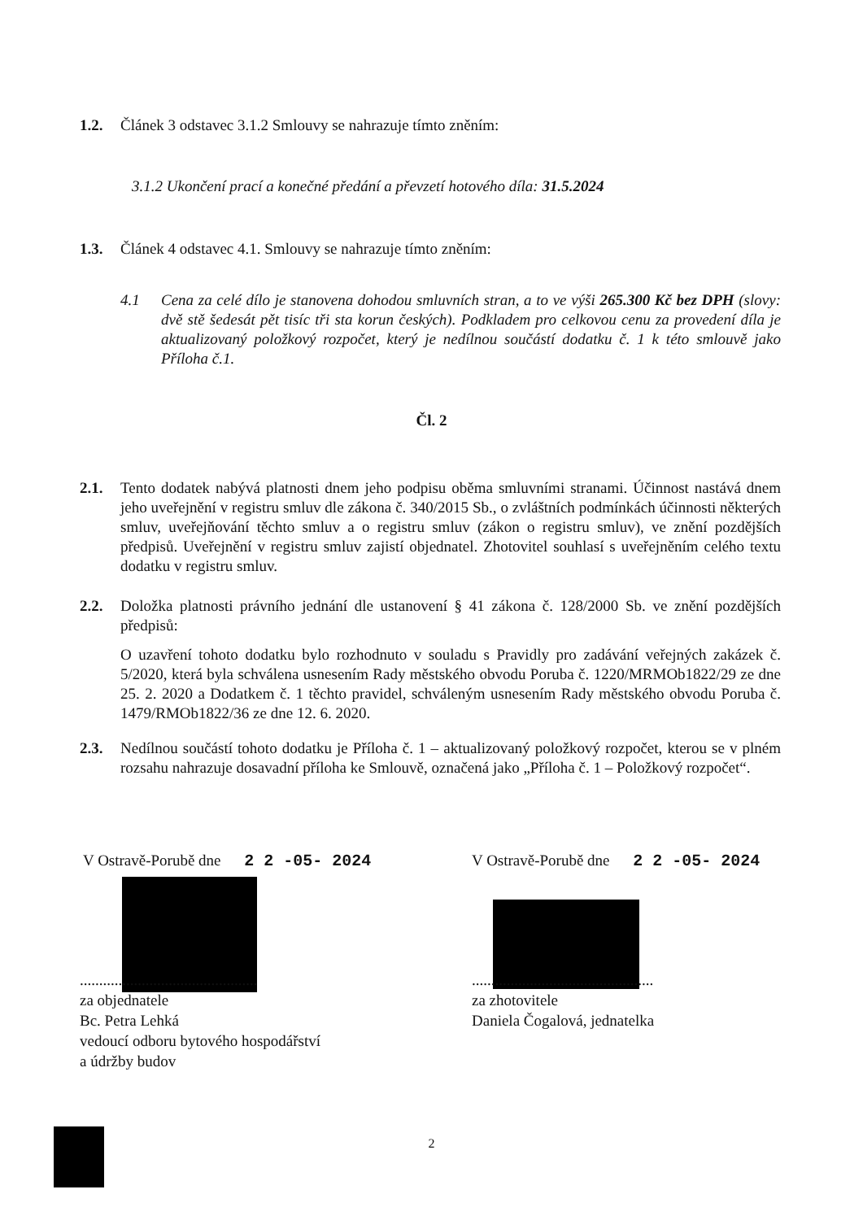1.2. Článek 3 odstavec 3.1.2 Smlouvy se nahrazuje tímto zněním:
3.1.2 Ukončení prací a konečné předání a převzetí hotového díla: 31.5.2024
1.3. Článek 4 odstavec 4.1. Smlouvy se nahrazuje tímto zněním:
4.1 Cena za celé dílo je stanovena dohodou smluvních stran, a to ve výši 265.300 Kč bez DPH (slovy: dvě stě šedesát pět tisíc tři sta korun českých). Podkladem pro celkovou cenu za provedení díla je aktualizovaný položkový rozpočet, který je nedílnou součástí dodatku č. 1 k této smlouvě jako Příloha č.1.
Čl. 2
2.1. Tento dodatek nabývá platnosti dnem jeho podpisu oběma smluvními stranami. Účinnost nastává dnem jeho uveřejnění v registru smluv dle zákona č. 340/2015 Sb., o zvláštních podmínkách účinnosti některých smluv, uveřejňování těchto smluv a o registru smluv (zákon o registru smluv), ve znění pozdějších předpisů. Uveřejnění v registru smluv zajistí objednatel. Zhotovitel souhlasí s uveřejněním celého textu dodatku v registru smluv.
2.2. Doložka platnosti právního jednání dle ustanovení § 41 zákona č. 128/2000 Sb. ve znění pozdějších předpisů:
O uzavření tohoto dodatku bylo rozhodnuto v souladu s Pravidly pro zadávání veřejných zakázek č. 5/2020, která byla schválena usnesením Rady městského obvodu Poruba č. 1220/MRMOb1822/29 ze dne 25. 2. 2020 a Dodatkem č. 1 těchto pravidel, schváleným usnesením Rady městského obvodu Poruba č. 1479/RMOb1822/36 ze dne 12. 6. 2020.
2.3. Nedílnou součástí tohoto dodatku je Příloha č. 1 – aktualizovaný položkový rozpočet, kterou se v plném rozsahu nahrazuje dosavadní příloha ke Smlouvě, označená jako „Příloha č. 1 – Položkový rozpočet“.
V Ostravě-Porubě dne 2 2 -05- 2024
V Ostravě-Porubě dne 2 2 -05- 2024
..............................................
za objednatele
Bc. Petra Lehká
vedoucí odboru bytového hospodářství
a údržby budov
...............................................
za zhotovitele
Daniela Čogalová, jednatelka
2